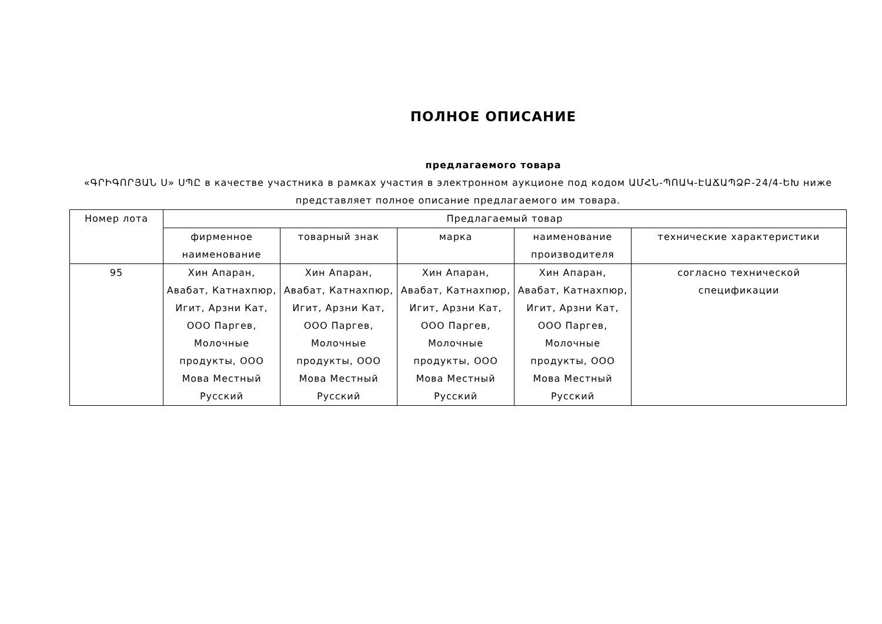ПОЛНОЕ ОПИСАНИЕ
предлагаемого товара
«ԳՐԻԳՈՐՅԱՆ Ս» ՍՊԸ в качестве участника в рамках участия в электронном аукционе под кодом ԱՄՀՆ-ՊՈԱԿ-ԷԱՃԱՊՁԲ-24/4-ԵԽ ниже представляет полное описание предлагаемого им товара.
| Номер лота | Предлагаемый товар | | | | |
| --- | --- | --- | --- | --- | --- |
| | фирменное наименование | товарный знак | марка | наименование производителя | технические характеристики |
| 95 | Хин Апаран, Авабат, Катнахпюр, Игит, Арзни Кат, ООО Паргев, Молочные продукты, ООО Мова Местный Русский | Хин Апаран, Авабат, Катнахпюр, Игит, Арзни Кат, ООО Паргев, Молочные продукты, ООО Мова Местный Русский | Хин Апаран, Авабат, Катнахпюр, Игит, Арзни Кат, ООО Паргев, Молочные продукты, ООО Мова Местный Русский | Хин Апаран, Авабат, Катнахпюр, Игит, Арзни Кат, ООО Паргев, Молочные продукты, ООО Мова Местный Русский | согласно технической спецификации |